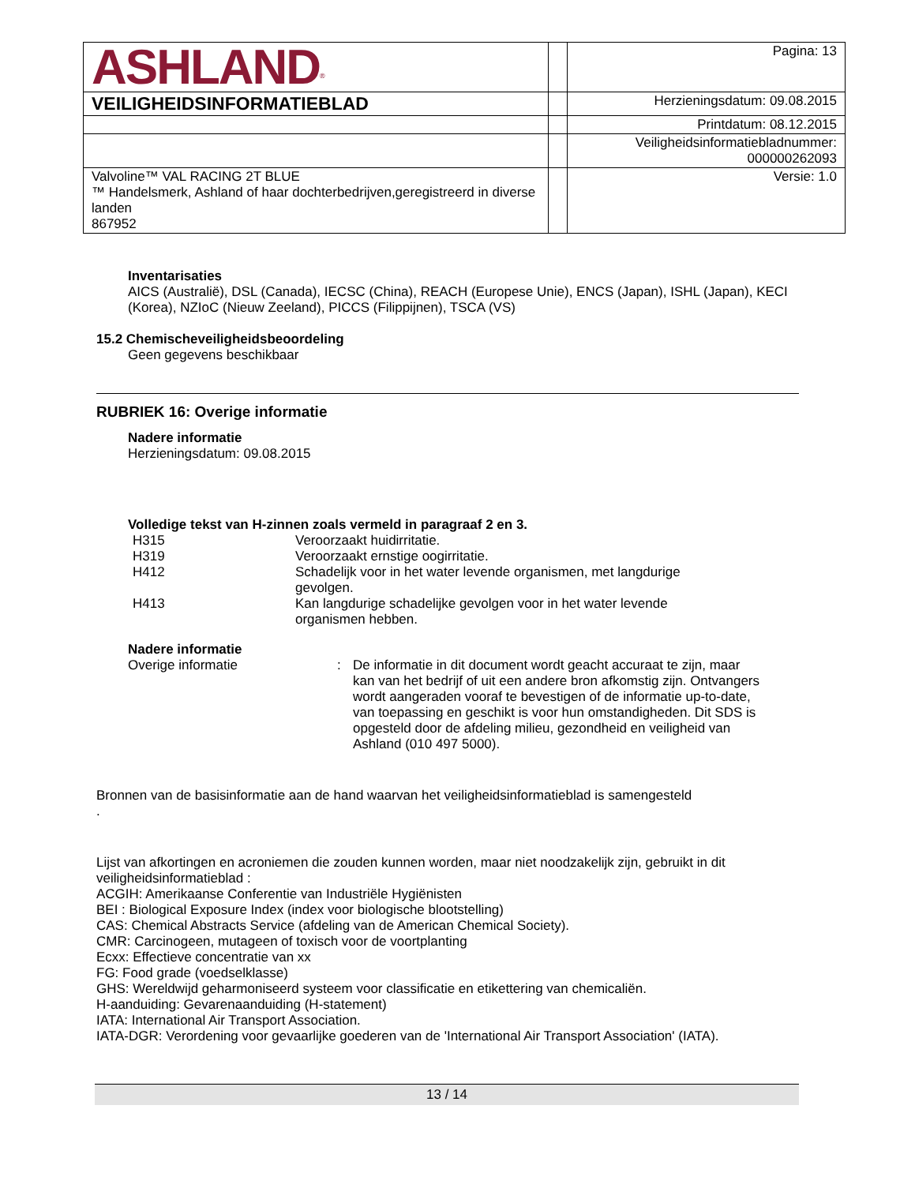| ASHLAND<sup>®</sup> | | Pagina: 13 |
| VEILIGHEIDSINFORMATIEBLAD | | Herzieningsdatum: 09.08.2015 |
| | | Printdatum: 08.12.2015 |
| | | Veiligheidsinformatiebladnummer: 000000262093 |
| Valvoline™ VAL RACING 2T BLUE ™ Handelsmerk, Ashland of haar dochterbedrijven,geregistreerd in diverse landen 867952 | | Versie: 1.0 |
Inventarisaties
AICS (Australië), DSL (Canada), IECSC (China), REACH (Europese Unie), ENCS (Japan), ISHL (Japan), KECI (Korea), NZIoC (Nieuw Zeeland), PICCS (Filippijnen), TSCA (VS)
15.2 Chemischeveiligheidsbeoordeling
Geen gegevens beschikbaar
RUBRIEK 16: Overige informatie
Nadere informatie
Herzieningsdatum: 09.08.2015
Volledige tekst van H-zinnen zoals vermeld in paragraaf 2 en 3.
| H315 | Veroorzaakt huidirritatie. |
| H319 | Veroorzaakt ernstige oogirritatie. |
| H412 | Schadelijk voor in het water levende organismen, met langdurige gevolgen. |
| H413 | Kan langdurige schadelijke gevolgen voor in het water levende organismen hebben. |
Nadere informatie
| Overige informatie | : | De informatie in dit document wordt geacht accuraat te zijn, maar kan van het bedrijf of uit een andere bron afkomstig zijn. Ontvangers wordt aangeraden vooraf te bevestigen of de informatie up-to-date, van toepassing en geschikt is voor hun omstandigheden. Dit SDS is opgesteld door de afdeling milieu, gezondheid en veiligheid van Ashland (010 497 5000). |
Bronnen van de basisinformatie aan de hand waarvan het veiligheidsinformatieblad is samengesteld
.
Lijst van afkortingen en acroniemen die zouden kunnen worden, maar niet noodzakelijk zijn, gebruikt in dit veiligheidsinformatieblad :
ACGIH: Amerikaanse Conferentie van Industriële Hygiënisten
BEI : Biological Exposure Index (index voor biologische blootstelling)
CAS: Chemical Abstracts Service (afdeling van de American Chemical Society).
CMR: Carcinogeen, mutageen of toxisch voor de voortplanting
Ecxx: Effectieve concentratie van xx
FG: Food grade (voedselklasse)
GHS: Wereldwijd geharmoniseerd systeem voor classificatie en etikettering van chemicaliën.
H-aanduiding: Gevarenaanduiding (H-statement)
IATA: International Air Transport Association.
IATA-DGR: Verordening voor gevaarlijke goederen van de 'International Air Transport Association' (IATA).
13 / 14